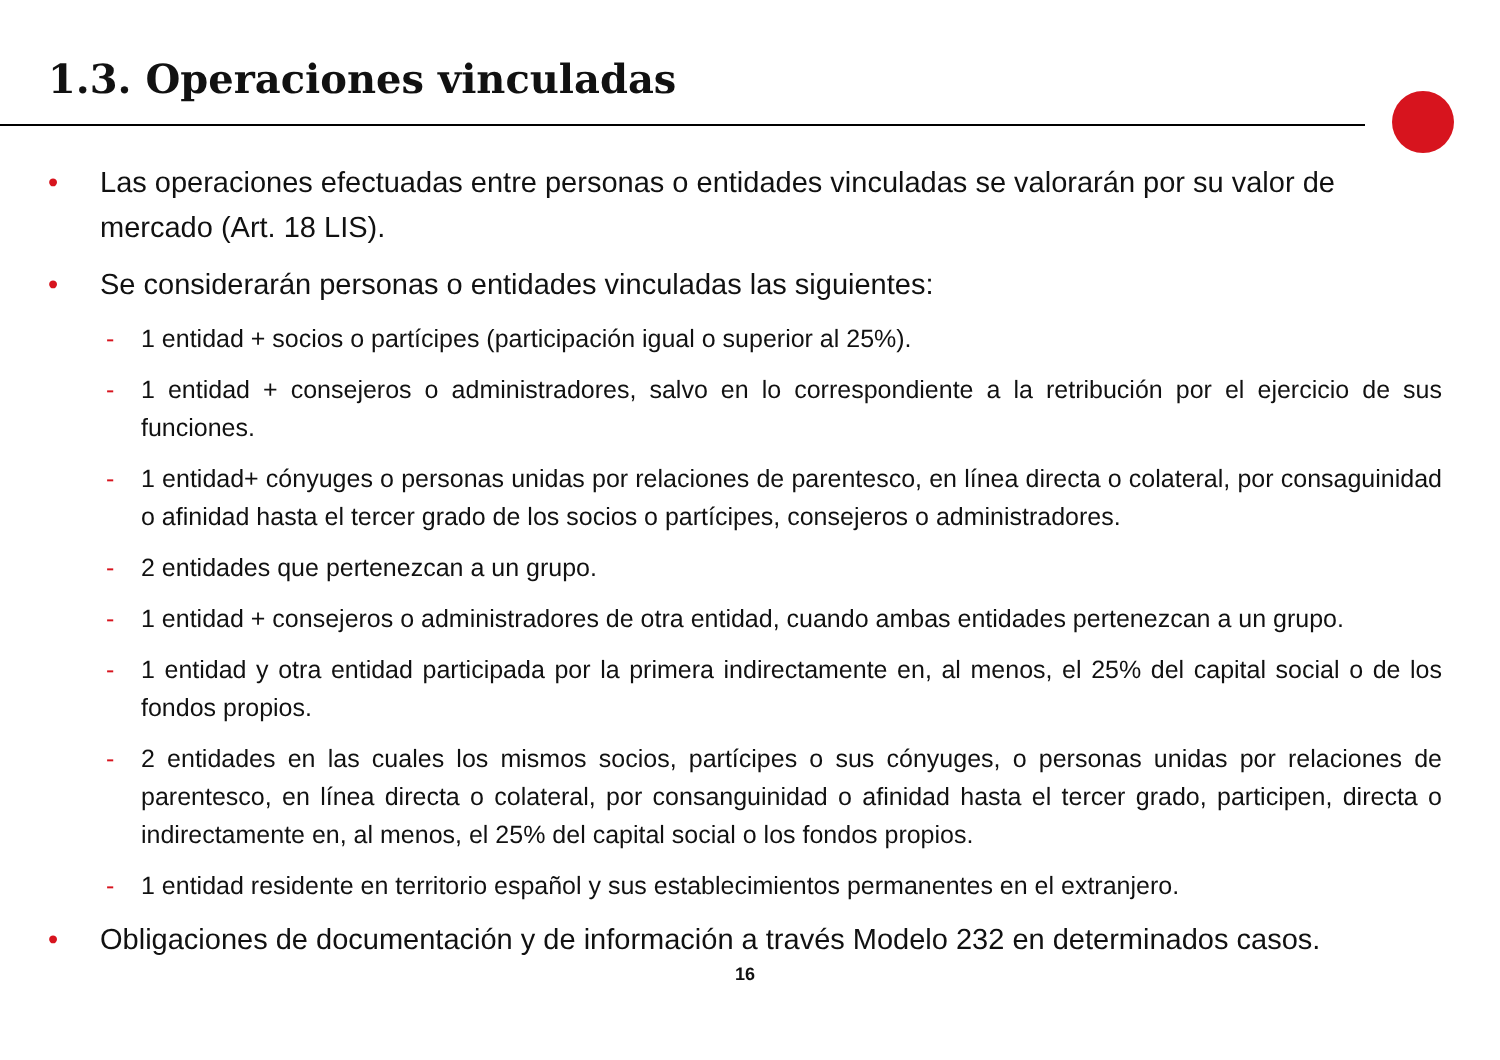1.3. Operaciones vinculadas
• Las operaciones efectuadas entre personas o entidades vinculadas se valorarán por su valor de mercado (Art. 18 LIS).
• Se considerarán personas o entidades vinculadas las siguientes:
- 1 entidad + socios o partícipes (participación igual o superior al 25%).
- 1 entidad + consejeros o administradores, salvo en lo correspondiente a la retribución por el ejercicio de sus funciones.
- 1 entidad+ cónyuges o personas unidas por relaciones de parentesco, en línea directa o colateral, por consaguinidad o afinidad hasta el tercer grado de los socios o partícipes, consejeros o administradores.
- 2 entidades que pertenezcan a un grupo.
- 1 entidad + consejeros o administradores de otra entidad, cuando ambas entidades pertenezcan a un grupo.
- 1 entidad y otra entidad participada por la primera indirectamente en, al menos, el 25% del capital social o de los fondos propios.
- 2 entidades en las cuales los mismos socios, partícipes o sus cónyuges, o personas unidas por relaciones de parentesco, en línea directa o colateral, por consanguinidad o afinidad hasta el tercer grado, participen, directa o indirectamente en, al menos, el 25% del capital social o los fondos propios.
- 1 entidad residente en territorio español y sus establecimientos permanentes en el extranjero.
• Obligaciones de documentación y de información a través Modelo 232 en determinados casos.
16